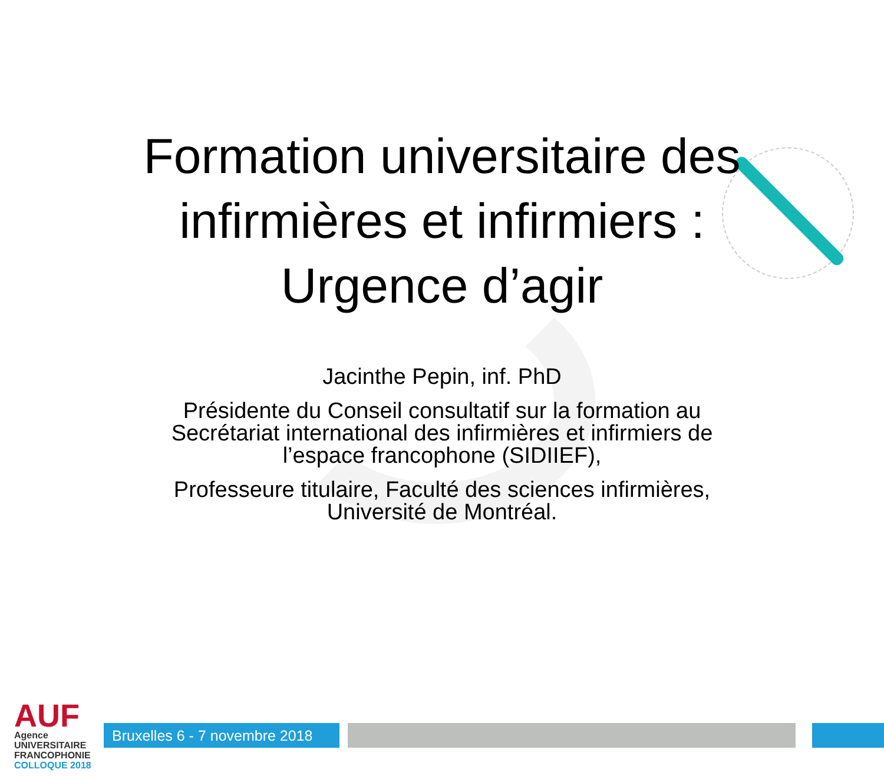Formation universitaire des
infirmières et infirmiers :
Urgence d’agir
Jacinthe Pepin, inf. PhD
Présidente du Conseil consultatif sur la formation au
Secrétariat international des infirmières et infirmiers de
l’espace francophone (SIDIIEF),
Professeure titulaire, Faculté des sciences infirmières,
Université de Montréal.
AUF
Agence
UNIVERSITAIRE
FRANCOPHONIE
COLLOQUE 2018
Bruxelles 6 - 7 novembre 2018